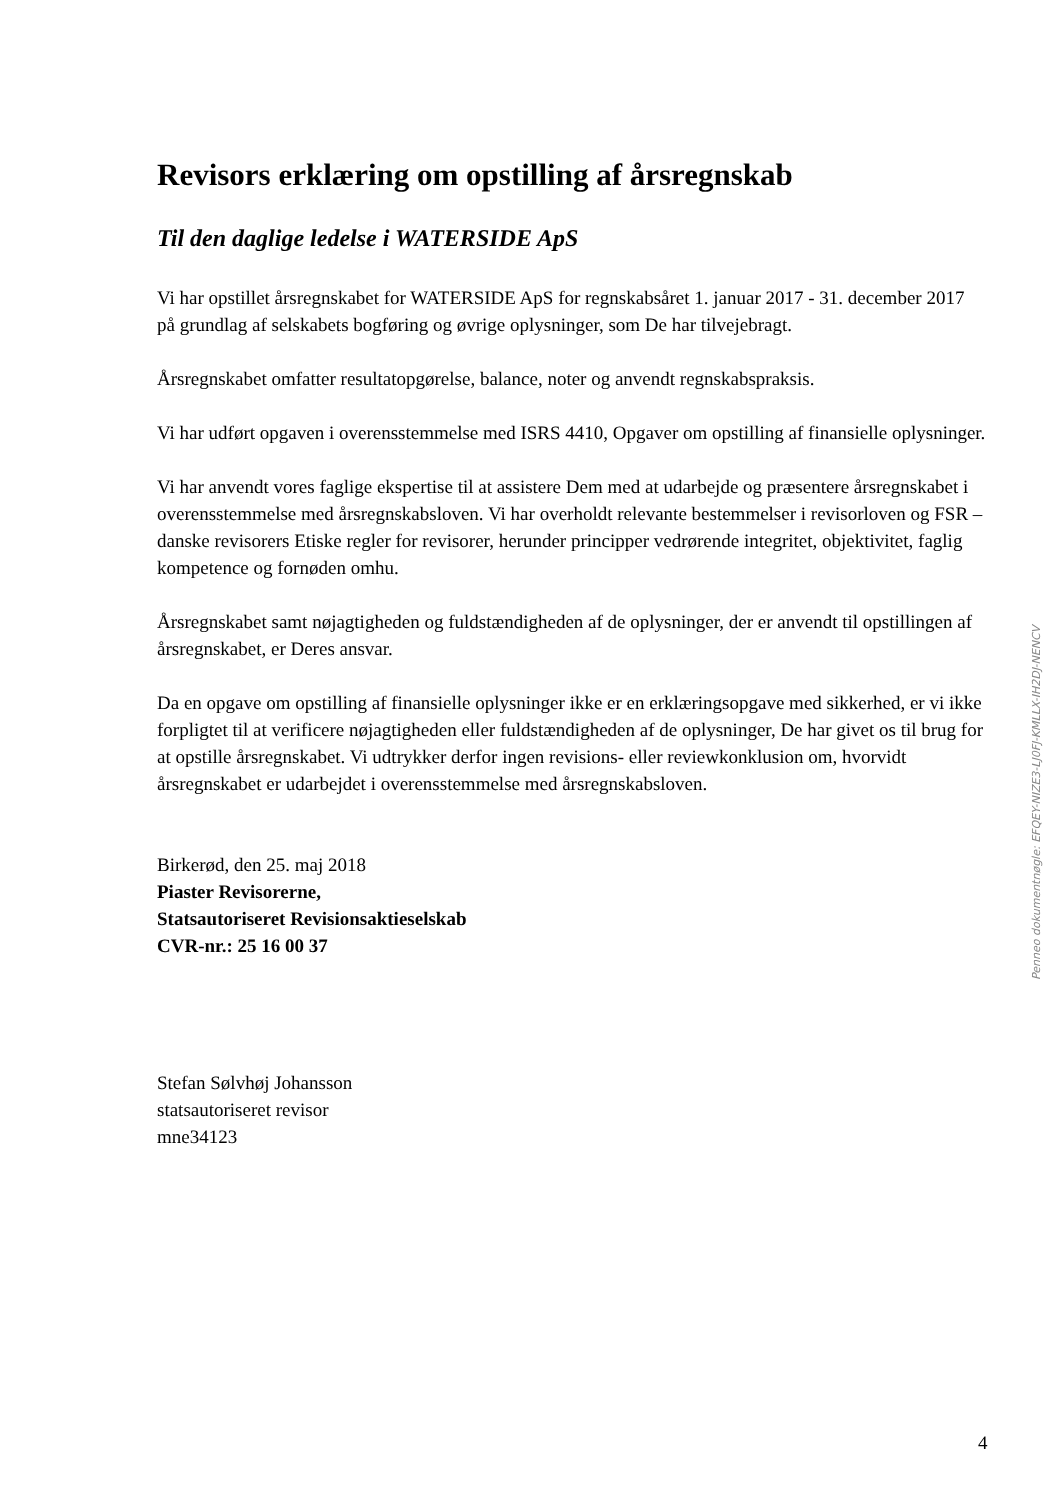Revisors erklæring om opstilling af årsregnskab
Til den daglige ledelse i WATERSIDE ApS
Vi har opstillet årsregnskabet for WATERSIDE ApS for regnskabsåret 1. januar 2017 - 31. december 2017 på grundlag af selskabets bogføring og øvrige oplysninger, som De har tilvejebragt.
Årsregnskabet omfatter resultatopgørelse, balance, noter og anvendt regnskabspraksis.
Vi har udført opgaven i overensstemmelse med ISRS 4410, Opgaver om opstilling af finansielle oplysninger.
Vi har anvendt vores faglige ekspertise til at assistere Dem med at udarbejde og præsentere årsregnskabet i overensstemmelse med årsregnskabsloven. Vi har overholdt relevante bestemmelser i revisorloven og FSR – danske revisorers Etiske regler for revisorer, herunder principper vedrørende integritet, objektivitet, faglig kompetence og fornøden omhu.
Årsregnskabet samt nøjagtigheden og fuldstændigheden af de oplysninger, der er anvendt til opstillingen af årsregnskabet, er Deres ansvar.
Da en opgave om opstilling af finansielle oplysninger ikke er en erklæringsopgave med sikkerhed, er vi ikke forpligtet til at verificere nøjagtigheden eller fuldstændigheden af de oplysninger, De har givet os til brug for at opstille årsregnskabet. Vi udtrykker derfor ingen revisions- eller reviewkonklusion om, hvorvidt årsregnskabet er udarbejdet i overensstemmelse med årsregnskabsloven.
Birkerød, den 25. maj 2018
Piaster Revisorerne,
Statsautoriseret Revisionsaktieselskab
CVR-nr.: 25 16 00 37
Stefan Sølvhøj Johansson
statsautoriseret revisor
mne34123
Penneo dokumentnøgle: EFQEY-NIZE3-LJ0FJ-KMLLX-IH2DJ-NENCV
4